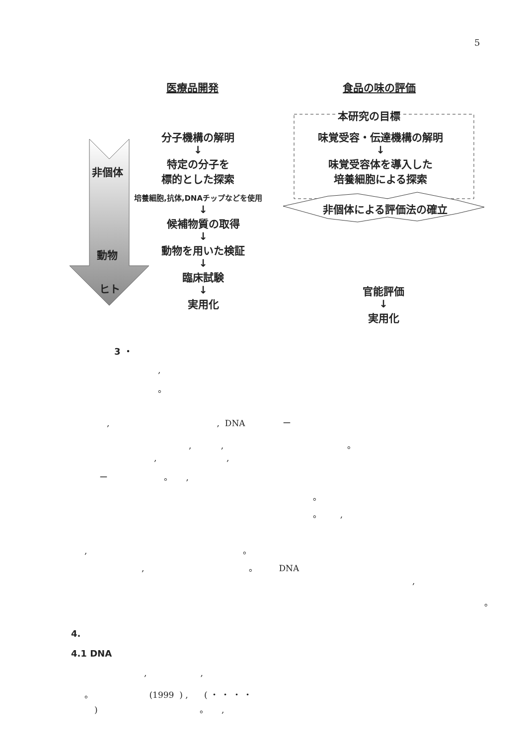5
医療品開発 食品の味の評価
本研究の目標
分子機構の解明
↓
特定の分子を
標的とした探索
培養細胞,抗体,DNAチップなどを使用
↓
候補物質の取得
↓
動物を用いた検証
↓
臨床試験
↓
実用化
味覚受容・伝達機構の解明
↓
味覚受容体を導入した
培養細胞による探索
非個体による評価法の確立
官能評価
↓
実用化
非個体
動物
ヒト
3 ・
,
。
, , DNA ー
, , 。
, ,
ー 。 ,
。
。 ,
, 。
, 。 DNA
,
。
4.
4.1 DNA
, ,
。 (1999 ) , ( ・ ・ ・ ・
) 。 ,